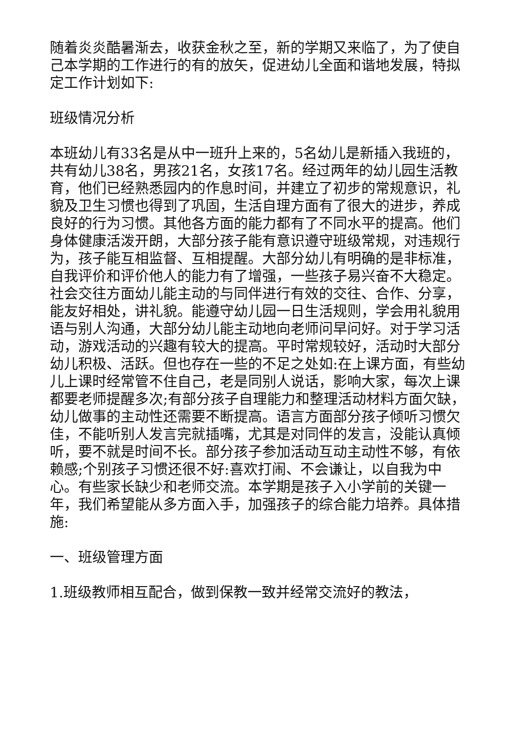随着炎炎酷暑渐去，收获金秋之至，新的学期又来临了，为了使自己本学期的工作进行的有的放矢，促进幼儿全面和谐地发展，特拟定工作计划如下:
班级情况分析
本班幼儿有33名是从中一班升上来的，5名幼儿是新插入我班的，共有幼儿38名，男孩21名，女孩17名。经过两年的幼儿园生活教育，他们已经熟悉园内的作息时间，并建立了初步的常规意识，礼貌及卫生习惯也得到了巩固，生活自理方面有了很大的进步，养成良好的行为习惯。其他各方面的能力都有了不同水平的提高。他们身体健康活泼开朗，大部分孩子能有意识遵守班级常规，对违规行为，孩子能互相监督、互相提醒。大部分幼儿有明确的是非标准，自我评价和评价他人的能力有了增强，一些孩子易兴奋不大稳定。社会交往方面幼儿能主动的与同伴进行有效的交往、合作、分享，能友好相处，讲礼貌。能遵守幼儿园一日生活规则，学会用礼貌用语与别人沟通，大部分幼儿能主动地向老师问早问好。对于学习活动，游戏活动的兴趣有较大的提高。平时常规较好，活动时大部分幼儿积极、活跃。但也存在一些的不足之处如:在上课方面，有些幼儿上课时经常管不住自己，老是同别人说话，影响大家，每次上课都要老师提醒多次;有部分孩子自理能力和整理活动材料方面欠缺，幼儿做事的主动性还需要不断提高。语言方面部分孩子倾听习惯欠佳，不能听别人发言完就插嘴，尤其是对同伴的发言，没能认真倾听，要不就是时间不长。部分孩子参加活动互动主动性不够，有依赖感;个别孩子习惯还很不好:喜欢打闹、不会谦让，以自我为中心。有些家长缺少和老师交流。本学期是孩子入小学前的关键一年，我们希望能从多方面入手，加强孩子的综合能力培养。具体措施:
一、班级管理方面
1.班级教师相互配合，做到保教一致并经常交流好的教法，